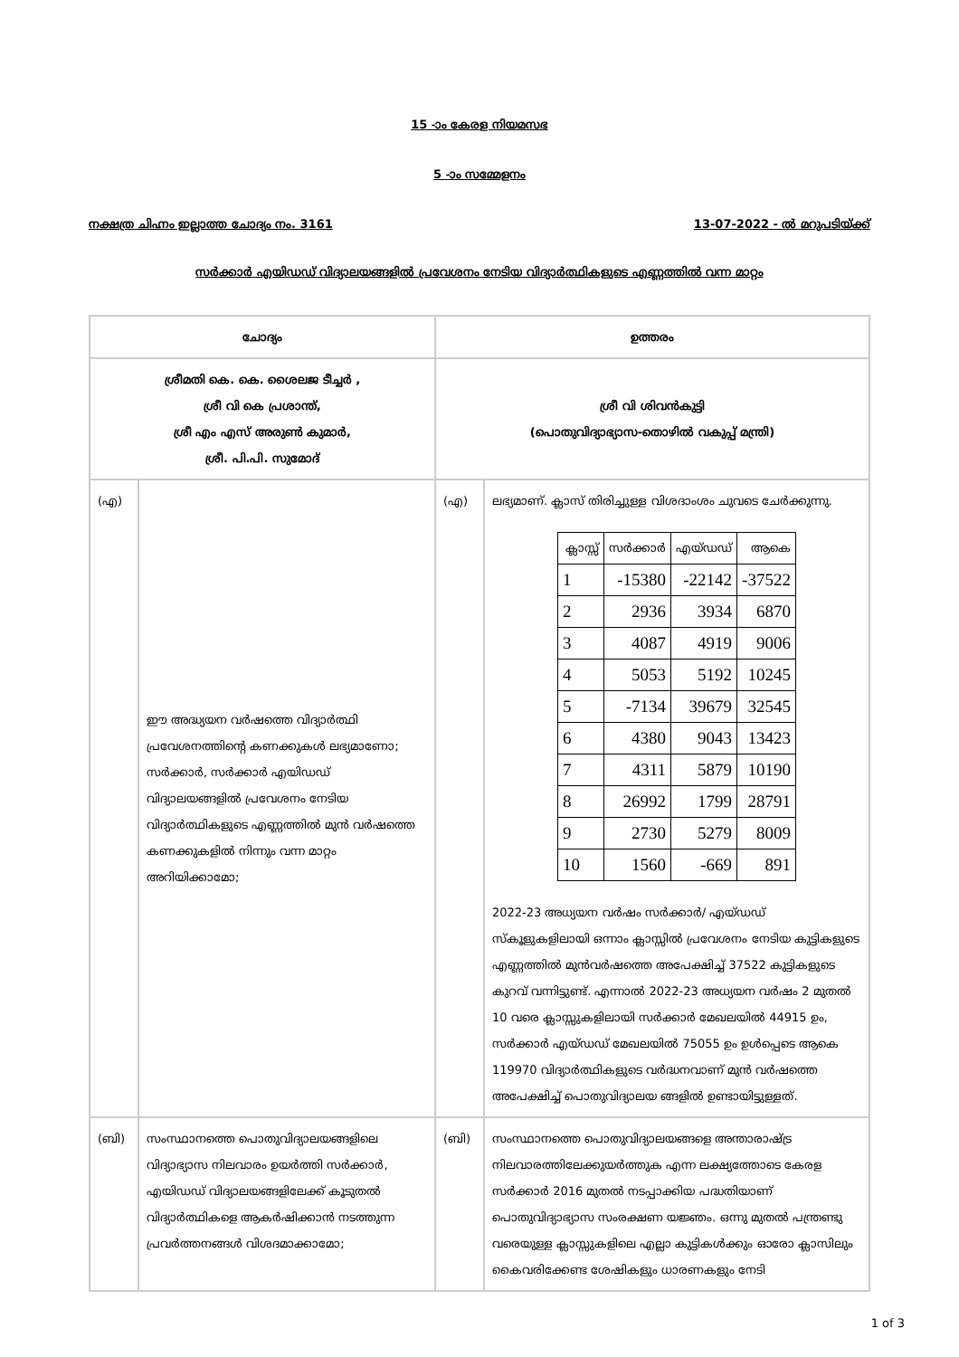15 -ാം കേരള നിയമസഭ
5 -ാം സമ്മേളനം
നക്ഷത്ര ചിഹ്നം ഇല്ലാത്ത ചോദ്യം നം. 3161 13-07-2022 - ൽ മറുപടിയ്ക്ക്
സർക്കാർ എയിഡഡ് വിദ്യാലയങ്ങളിൽ പ്രവേശനം നേടിയ വിദ്യാർത്ഥികളുടെ എണ്ണത്തിൽ വന്ന മാറ്റം
| ചോദ്യം | | ഉത്തരം | |
| --- | --- | --- | --- |
| ശ്രീമതി കെ. കെ. ശൈലജ ടീച്ചർ , ശ്രീ വി കെ പ്രശാന്ത്, ശ്രീ എം എസ് അരുൺ കുമാർ, ശ്രീ. പി.പി. സുമോദ് | | ശ്രീ വി ശിവൻകുട്ടി (പൊതുവിദ്യാഭ്യാസ-തൊഴിൽ വകുപ്പ് മന്ത്രി) | |
| (എ) | ഈ അദ്ധ്യയന വർഷത്തെ വിദ്യാർത്ഥി പ്രവേശനത്തിന്റെ കണക്കുകൾ ലഭ്യമാണോ; സർക്കാർ, സർക്കാർ എയിഡഡ് വിദ്യാലയങ്ങളിൽ പ്രവേശനം നേടിയ വിദ്യാർത്ഥികളുടെ എണ്ണത്തിൽ മുൻ വർഷത്തെ കണക്കുകളിൽ നിന്നും വന്ന മാറ്റം അറിയിക്കാമോ; | (എ) | ലഭ്യമാണ്. ക്ലാസ് തിരിച്ചുള്ള വിശദാംശം ചുവടെ ചേർക്കുന്നു. / ക്ലാസ്സ് / സർക്കാർ / എയ്ഡഡ് / ആകെ / / --- / --- / --- / --- / / 1 / -15380 / -22142 / -37522 / / 2 / 2936 / 3934 / 6870 / / 3 / 4087 / 4919 / 9006 / / 4 / 5053 / 5192 / 10245 / / 5 / -7134 / 39679 / 32545 / / 6 / 4380 / 9043 / 13423 / / 7 / 4311 / 5879 / 10190 / / 8 / 26992 / 1799 / 28791 / / 9 / 2730 / 5279 / 8009 / / 10 / 1560 / -669 / 891 / 2022-23 അധ്യയന വർഷം സർക്കാർ/ എയ്ഡഡ് സ്കൂളുകളിലായി ഒന്നാം ക്ലാസ്സിൽ പ്രവേശനം നേടിയ കുട്ടികളുടെ എണ്ണത്തിൽ മുൻവർഷത്തെ അപേക്ഷിച്ച് 37522 കുട്ടികളുടെ കുറവ് വന്നിട്ടുണ്ട്. എന്നാൽ 2022-23 അധ്യയന വർഷം 2 മുതൽ 10 വരെ ക്ലാസ്സുകളിലായി സർക്കാർ മേഖലയിൽ 44915 ഉം, സർക്കാർ എയ്ഡഡ് മേഖലയിൽ 75055 ഉം ഉൾപ്പെടെ ആകെ 119970 വിദ്യാർത്ഥികളുടെ വർദ്ധനവാണ് മുൻ വർഷത്തെ അപേക്ഷിച്ച് പൊതുവിദ്യാലയ ങ്ങളിൽ ഉണ്ടായിട്ടുള്ളത്. |
| (ബി) | സംസ്ഥാനത്തെ പൊതുവിദ്യാലയങ്ങളിലെ വിദ്യാഭ്യാസ നിലവാരം ഉയർത്തി സർക്കാർ, എയിഡഡ് വിദ്യാലയങ്ങളിലേക്ക് കൂടുതൽ വിദ്യാർത്ഥികളെ ആകർഷിക്കാൻ നടത്തുന്ന പ്രവർത്തനങ്ങൾ വിശദമാക്കാമോ; | (ബി) | സംസ്ഥാനത്തെ പൊതുവിദ്യാലയങ്ങളെ അന്താരാഷ്ട്ര നിലവാരത്തിലേക്കുയർത്തുക എന്ന ലക്ഷ്യത്തോടെ കേരള സർക്കാർ 2016 മുതൽ നടപ്പാക്കിയ പദ്ധതിയാണ് പൊതുവിദ്യാഭ്യാസ സംരക്ഷണ യജ്ഞം. ഒന്നു മുതൽ പന്ത്രണ്ടു വരെയുള്ള ക്ലാസ്സുകളിലെ എല്ലാ കുട്ടികൾക്കും ഓരോ ക്ലാസിലും കൈവരിക്കേണ്ട ശേഷികളും ധാരണകളും നേടി |
1 of 3